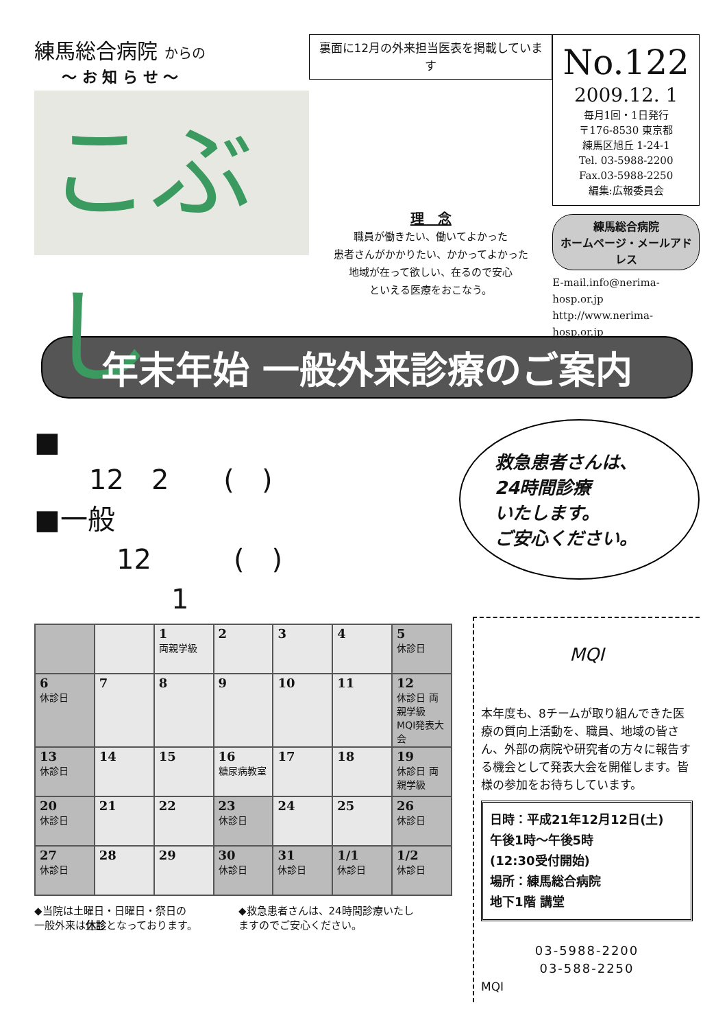練馬総合病院 からの
～ お 知 ら せ ～
こぶし
裏面に12月の外来担当医表を掲載しています
理　念
職員が働きたい、働いてよかった
患者さんがかかりたい、かかってよかった
地域が在って欲しい、在るので安心
といえる医療をおこなう。
No.122
2009.12. 1
毎月1回・1日発行
〒176-8530 東京都
練馬区旭丘 1-24-1
Tel. 03-5988-2200
Fax.03-5988-2250
編集:広報委員会
練馬総合病院
ホームページ・メールアドレス
E-mail.info@nerima-hosp.or.jp
http://www.nerima-hosp.or.jp
年末年始 一般外来診療のご案内
■
　　12　2　　(　)
■一般
　　　12　　　(　)
　　　　　1
救急患者さんは、
24時間診療
いたします。
ご安心ください。
| | | 1 両親学級 | 2 | 3 | 4 | 5 休診日 |
| 6 休診日 | 7 | 8 | 9 | 10 | 11 | 12 休診日 両親学級 MQI発表大会 |
| 13 休診日 | 14 | 15 | 16 糖尿病教室 | 17 | 18 | 19 休診日 両親学級 |
| 20 休診日 | 21 | 22 | 23 休診日 | 24 | 25 | 26 休診日 |
| 27 休診日 | 28 | 29 | 30 休診日 | 31 休診日 | 1/1 休診日 | 1/2 休診日 |
◆当院は土曜日・日曜日・祭日の
一般外来は休診となっております。
◆救急患者さんは、24時間診療いたし
ますのでご安心ください。
MQI
本年度も、8チームが取り組んできた医療の質向上活動を、職員、地域の皆さん、外部の病院や研究者の方々に報告する機会として発表大会を開催します。皆様の参加をお待ちしています。
日時：平成21年12月12日(土)
午後1時～午後5時
(12:30受付開始)
場所：練馬総合病院
地下1階 講堂
03-5988-2200
03-588-2250
MQI